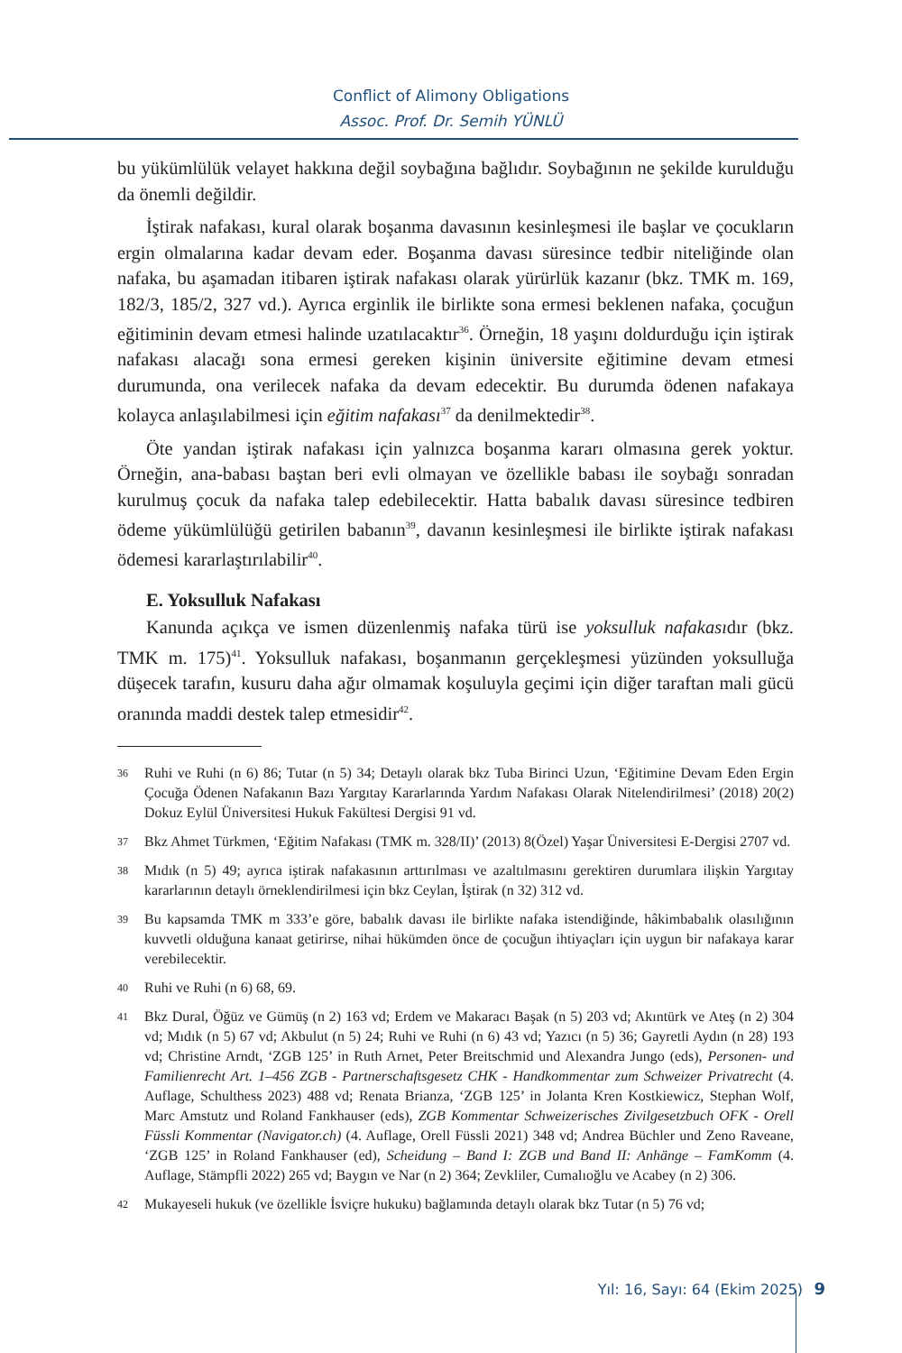Conflict of Alimony Obligations
Assoc. Prof. Dr. Semih YÜNLÜ
bu yükümlülük velayet hakkına değil soybağına bağlıdır. Soybağının ne şekilde kurulduğu da önemli değildir.
İştirak nafakası, kural olarak boşanma davasının kesinleşmesi ile başlar ve çocukların ergin olmalarına kadar devam eder. Boşanma davası süresince tedbir niteliğinde olan nafaka, bu aşamadan itibaren iştirak nafakası olarak yürürlük kazanır (bkz. TMK m. 169, 182/3, 185/2, 327 vd.). Ayrıca erginlik ile birlikte sona ermesi beklenen nafaka, çocuğun eğitiminin devam etmesi halinde uzatılacaktır<sup>36</sup>. Örneğin, 18 yaşını doldurduğu için iştirak nafakası alacağı sona ermesi gereken kişinin üniversite eğitimine devam etmesi durumunda, ona verilecek nafaka da devam edecektir. Bu durumda ödenen nafakaya kolayca anlaşılabilmesi için eğitim nafakası<sup>37</sup> da denilmektedir<sup>38</sup>.
Öte yandan iştirak nafakası için yalnızca boşanma kararı olmasına gerek yoktur. Örneğin, ana-babası baştan beri evli olmayan ve özellikle babası ile soybağı sonradan kurulmuş çocuk da nafaka talep edebilecektir. Hatta babalık davası süresince tedbiren ödeme yükümlülüğü getirilen babanın<sup>39</sup>, davanın kesinleşmesi ile birlikte iştirak nafakası ödemesi kararlaştırılabilir<sup>40</sup>.
E. Yoksulluk Nafakası
Kanunda açıkça ve ismen düzenlenmiş nafaka türü ise yoksulluk nafakasıdır (bkz. TMK m. 175)<sup>41</sup>. Yoksulluk nafakası, boşanmanın gerçekleşmesi yüzünden yoksulluğa düşecek tarafın, kusuru daha ağır olmamak koşuluyla geçimi için diğer taraftan mali gücü oranında maddi destek talep etmesidir<sup>42</sup>.
36 Ruhi ve Ruhi (n 6) 86; Tutar (n 5) 34; Detaylı olarak bkz Tuba Birinci Uzun, ‘Eğitimine Devam Eden Ergin Çocuğa Ödenen Nafakanın Bazı Yargıtay Kararlarında Yardım Nafakası Olarak Nitelendirilmesi’ (2018) 20(2) Dokuz Eylül Üniversitesi Hukuk Fakültesi Dergisi 91 vd.
37 Bkz Ahmet Türkmen, ‘Eğitim Nafakası (TMK m. 328/II)’ (2013) 8(Özel) Yaşar Üniversitesi E-Dergisi 2707 vd.
38 Mıdık (n 5) 49; ayrıca iştirak nafakasının arttırılması ve azaltılmasını gerektiren durumlara ilişkin Yargıtay kararlarının detaylı örneklendirilmesi için bkz Ceylan, İştirak (n 32) 312 vd.
39 Bu kapsamda TMK m 333’e göre, babalık davası ile birlikte nafaka istendiğinde, hâkimbabalık olasılığının kuvvetli olduğuna kanaat getirirse, nihai hükümden önce de çocuğun ihtiyaçları için uygun bir nafakaya karar verebilecektir.
40 Ruhi ve Ruhi (n 6) 68, 69.
41 Bkz Dural, Öğüz ve Gümüş (n 2) 163 vd; Erdem ve Makaracı Başak (n 5) 203 vd; Akıntürk ve Ateş (n 2) 304 vd; Mıdık (n 5) 67 vd; Akbulut (n 5) 24; Ruhi ve Ruhi (n 6) 43 vd; Yazıcı (n 5) 36; Gayretli Aydın (n 28) 193 vd; Christine Arndt, ‘ZGB 125’ in Ruth Arnet, Peter Breitschmid und Alexandra Jungo (eds), Personen- und Familienrecht Art. 1–456 ZGB - Partnerschaftsgesetz CHK - Handkommentar zum Schweizer Privatrecht (4. Auflage, Schulthess 2023) 488 vd; Renata Brianza, ‘ZGB 125’ in Jolanta Kren Kostkiewicz, Stephan Wolf, Marc Amstutz und Roland Fankhauser (eds), ZGB Kommentar Schweizerisches Zivilgesetzbuch OFK - Orell Füssli Kommentar (Navigator.ch) (4. Auflage, Orell Füssli 2021) 348 vd; Andrea Büchler und Zeno Raveane, ‘ZGB 125’ in Roland Fankhauser (ed), Scheidung – Band I: ZGB und Band II: Anhänge – FamKomm (4. Auflage, Stämpfli 2022) 265 vd; Baygın ve Nar (n 2) 364; Zevkliler, Cumalıoğlu ve Acabey (n 2) 306.
42 Mukayeseli hukuk (ve özellikle İsviçre hukuku) bağlamında detaylı olarak bkz Tutar (n 5) 76 vd;
Yıl: 16, Sayı: 64 (Ekim 2025) 9